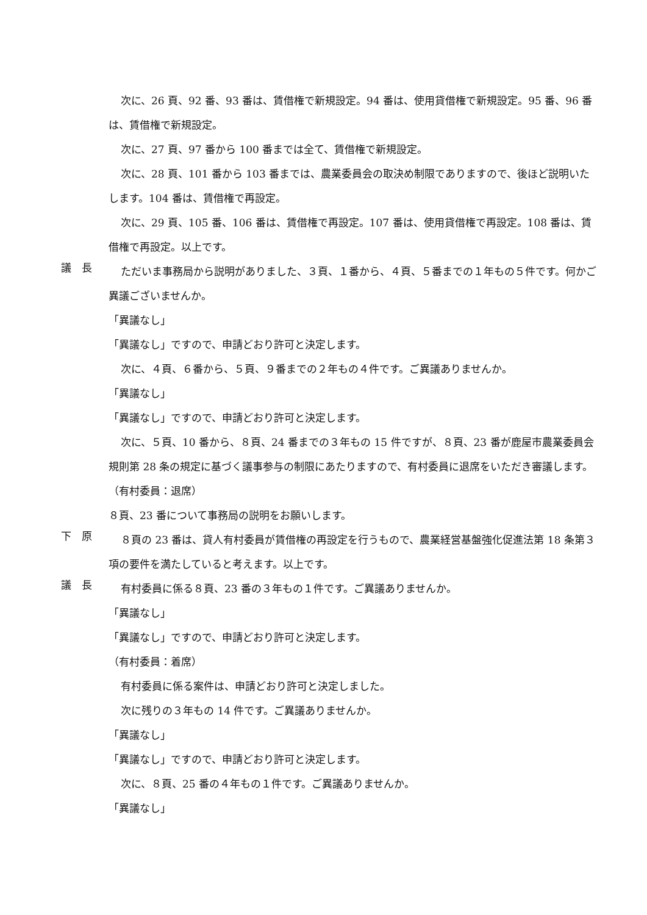次に、26 頁、92 番、93 番は、賃借権で新規設定。94 番は、使用貸借権で新規設定。95 番、96 番は、賃借権で新規設定。
次に、27 頁、97 番から 100 番までは全て、賃借権で新規設定。
次に、28 頁、101 番から 103 番までは、農業委員会の取決め制限でありますので、後ほど説明いたします。104 番は、賃借権で再設定。
次に、29 頁、105 番、106 番は、賃借権で再設定。107 番は、使用貸借権で再設定。108 番は、賃借権で再設定。以上です。
議　長
ただいま事務局から説明がありました、３頁、１番から、４頁、５番までの１年もの５件です。何かご異議ございませんか。
「異議なし」
「異議なし」ですので、申請どおり許可と決定します。
次に、４頁、６番から、５頁、９番までの２年もの４件です。ご異議ありませんか。
「異議なし」
「異議なし」ですので、申請どおり許可と決定します。
次に、５頁、10 番から、８頁、24 番までの３年もの 15 件ですが、８頁、23 番が鹿屋市農業委員会規則第 28 条の規定に基づく議事参与の制限にあたりますので、有村委員に退席をいただき審議します。
（有村委員：退席）
８頁、23 番について事務局の説明をお願いします。
下　原
８頁の 23 番は、貸人有村委員が賃借権の再設定を行うもので、農業経営基盤強化促進法第 18 条第３項の要件を満たしていると考えます。以上です。
議　長
有村委員に係る８頁、23 番の３年もの１件です。ご異議ありませんか。
「異議なし」
「異議なし」ですので、申請どおり許可と決定します。
（有村委員：着席）
有村委員に係る案件は、申請どおり許可と決定しました。
次に残りの３年もの 14 件です。ご異議ありませんか。
「異議なし」
「異議なし」ですので、申請どおり許可と決定します。
次に、８頁、25 番の４年もの１件です。ご異議ありませんか。
「異議なし」